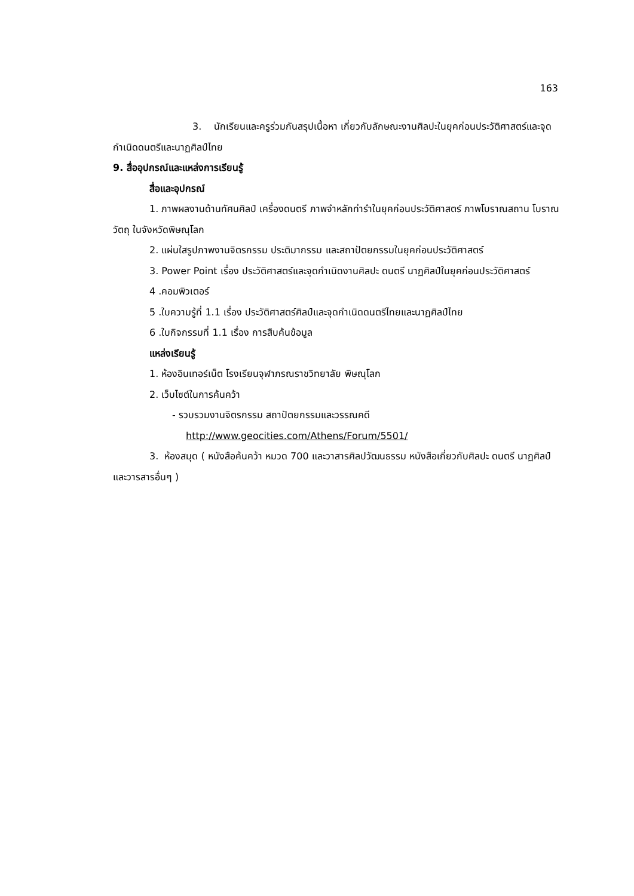163
3. นักเรียนและครูร่วมกันสรุปเนื้อหา เกี่ยวกับลักษณะงานศิลปะในยุคก่อนประวัติศาสตร์และจุดกำเนิดดนตรีและนาฏศิลป์ไทย
9. สื่ออุปกรณ์และแหล่งการเรียนรู้
สื่อและอุปกรณ์
1. ภาพผลงานด้านทัศนศิลป์ เครื่องดนตรี ภาพจำหลักท่ารำในยุคก่อนประวัติศาสตร์ ภาพโบราณสถาน โบราณวัตถุ ในจังหวัดพิษณุโลก
2. แผ่นใสรูปภาพงานจิตรกรรม ประติมากรรม และสถาปัตยกรรมในยุคก่อนประวัติศาสตร์
3. Power Point เรื่อง ประวัติศาสตร์และจุดกำเนิดงานศิลปะ ดนตรี นาฏศิลป์ในยุคก่อนประวัติศาสตร์
4 .คอมพิวเตอร์
5 .ใบความรู้ที่ 1.1 เรื่อง ประวัติศาสตร์ศิลป์และจุดกำเนิดดนตรีไทยและนาฏศิลป์ไทย
6 .ใบกิจกรรมที่ 1.1 เรื่อง การสืบค้นข้อมูล
แหล่งเรียนรู้
1. ห้องอินเทอร์เน็ต โรงเรียนจุฬาภรณราชวิทยาลัย พิษณุโลก
2. เว็บไซต์ในการค้นคว้า
- รวบรวมงานจิตรกรรม สถาปัตยกรรมและวรรณคดี
http://www.geocities.com/Athens/Forum/5501/
3. ห้องสมุด ( หนังสือค้นคว้า หมวด 700 และวาสารศิลปวัฒนธรรม หนังสือเกี่ยวกับศิลปะ ดนตรี นาฏศิลป์ และวารสารอื่นๆ )